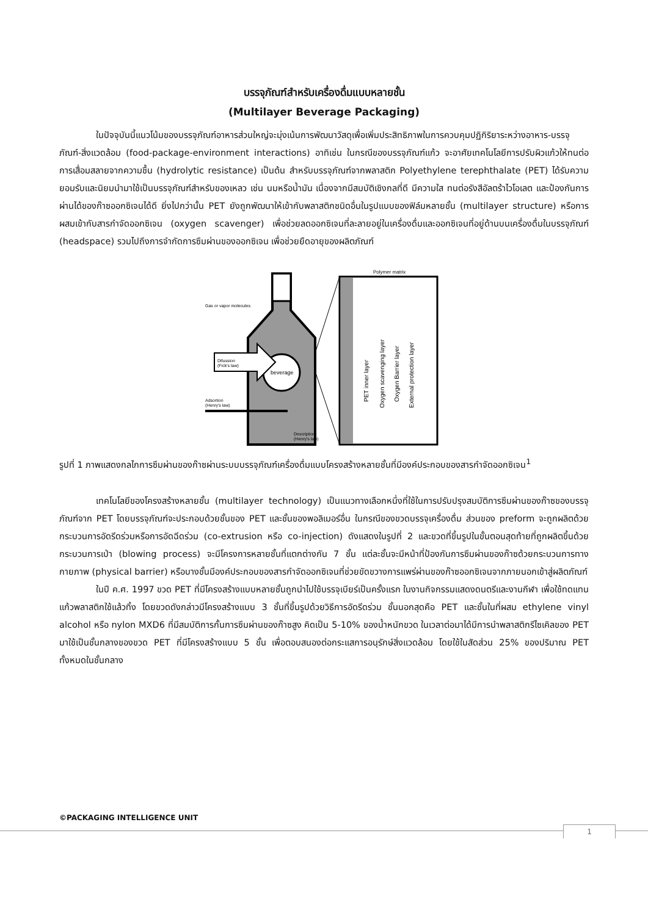บรรจุภัณฑ์สำหรับเครื่องดื่มแบบหลายชั้น
(Multilayer Beverage Packaging)
ในปัจจุบันนี้แนวโน้มของบรรจุภัณฑ์อาหารส่วนใหญ่จะมุ่งเน้นการพัฒนาวัสดุเพื่อเพิ่มประสิทธิภาพในการควบคุมปฏิกิริยาระหว่างอาหาร-บรรจุภัณฑ์-สิ่งแวดล้อม (food-package-environment interactions) อาทิเช่น ในกรณีของบรรจุภัณฑ์แก้ว จะอาศัยเทคโนโลยีการปรับผิวแก้วให้ทนต่อการเสื่อมสลายจากความชื้น (hydrolytic resistance) เป็นต้น สำหรับบรรจุภัณฑ์จากพลาสติก Polyethylene terephthalate (PET) ได้รับความยอมรับและนิยมนำมาใช้เป็นบรรจุภัณฑ์สำหรับของเหลว เช่น นมหรือน้ำมัน เนื่องจากมีสมบัติเชิงกลที่ดี มีความใส ทนต่อรังสีอัลตร้าไวโอเลต และป้องกันการผ่านได้ของก๊าซออกซิเจนได้ดี ยิ่งไปกว่านั้น PET ยังถูกพัฒนาให้เข้ากับพลาสติกชนิดอื่นในรูปแบบของฟิล์มหลายชั้น (multilayer structure) หรือการผสมเข้ากับสารกำจัดออกซิเจน (oxygen scavenger) เพื่อช่วยลดออกซิเจนที่ละลายอยู่ในเครื่องดื่มและออกซิเจนที่อยู่ด้านบนเครื่องดื่มในบรรจุภัณฑ์ (headspace) รวมไปถึงการจำกัดการซึมผ่านของออกซิเจน เพื่อช่วยยืดอายุของผลิตภัณฑ์
beverage
Difussion
(Fick's law)
Gas or vapor molecules
Adsortion
(Henry's law)
Description
(Henry's law)
Polymer matrix
PET inner layer
Oxygen scavenging layer
Oxygen Barrier layer
External protection layer
รูปที่ 1 ภาพแสดงกลไกการซึมผ่านของก๊าซผ่านระบบบรรจุภัณฑ์เครื่องดื่มแบบโครงสร้างหลายชั้นที่มีองค์ประกอบของสารกำจัดออกซิเจน<sup>1</sup>
เทคโนโลยีของโครงสร้างหลายชั้น (multilayer technology) เป็นแนวทางเลือกหนึ่งที่ใช้ในการปรับปรุงสมบัติการซึมผ่านของก๊าซของบรรจุภัณฑ์จาก PET โดยบรรจุภัณฑ์จะประกอบด้วยชั้นของ PET และชั้นของพอลิเมอร์อื่น ในกรณีของขวดบรรจุเครื่องดื่ม ส่วนของ preform จะถูกผลิตด้วยกระบวนการอัดรีดร่วมหรือการอัดฉีดร่วม (co-extrusion หรือ co-injection) ดังแสดงในรูปที่ 2 และขวดที่ขึ้นรูปในขั้นตอนสุดท้ายที่ถูกผลิตขึ้นด้วยกระบวนการเป่า (blowing process) จะมีโครงการหลายชั้นที่แตกต่างกัน 7 ชั้น แต่ละชั้นจะมีหน้าที่ป้องกันการซึมผ่านของก๊าซด้วยกระบวนการทางกายภาพ (physical barrier) หรือบางชั้นมีองค์ประกอบของสารกำจัดออกซิเจนที่ช่วยขัดขวางการแพร่ผ่านของก๊าซออกซิเจนจากภายนอกเข้าสู่ผลิตภัณฑ์
ในปี ค.ศ. 1997 ขวด PET ที่มีโครงสร้างแบบหลายชั้นถูกนำไปใช้บรรจุเบียร์เป็นครั้งแรก ในงานกิจกรรมแสดงดนตรีและงานกีฬา เพื่อใช้ทดแทนแก้วพลาสติกใช้แล้วทิ้ง โดยขวดดังกล่าวมีโครงสร้างแบบ 3 ชั้นที่ขึ้นรูปด้วยวิธีการอัดรีดร่วม ชั้นนอกสุดคือ PET และชั้นในที่ผสม ethylene vinyl alcohol หรือ nylon MXD6 ที่มีสมบัติการกั้นการซึมผ่านของก๊าซสูง คิดเป็น 5-10% ของน้ำหนักขวด ในเวลาต่อมาได้มีการนำพลาสติกรีไซเคิลของ PET มาใช้เป็นชั้นกลางของขวด PET ที่มีโครงสร้างแบบ 5 ชั้น เพื่อตอบสนองต่อกระแสการอนุรักษ์สิ่งแวดล้อม โดยใช้ในสัดส่วน 25% ของปริมาณ PET ทั้งหมดในชั้นกลาง
©PACKAGING INTELLIGENCE UNIT
1